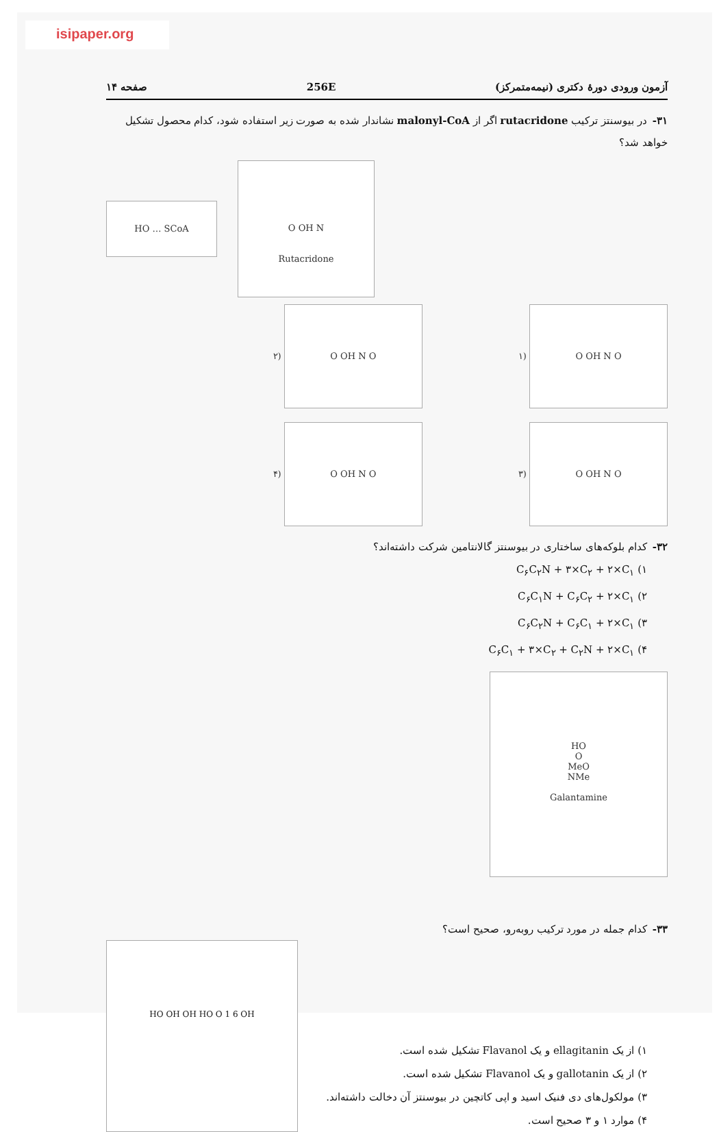isipaper.org
آزمون ورودی دورهٔ دکتری (نیمه‌متمرکز) 256E صفحه ۱۴
۳۱-در بیوسنتز ترکیب rutacridone اگر از malonyl-CoA نشاندار شده به صورت زیر استفاده شود، کدام محصول تشکیل خواهد شد؟
HO … SCoA
O OH N
Rutacridone
۲) O OH N O
۱) O OH N O
۴) O OH N O
۳) O OH N O
۳۲-کدام بلوکه‌های ساختاری در بیوسنتز گالانتامین شرکت داشته‌اند؟
۱) C<sub>۶</sub>C<sub>۲</sub>N + ۳×C<sub>۲</sub> + ۲×C<sub>۱</sub>
۲) C<sub>۶</sub>C<sub>۱</sub>N + C<sub>۶</sub>C<sub>۲</sub> + ۲×C<sub>۱</sub>
۳) C<sub>۶</sub>C<sub>۲</sub>N + C<sub>۶</sub>C<sub>۱</sub> + ۲×C<sub>۱</sub>
۴) C<sub>۶</sub>C<sub>۱</sub> + ۳×C<sub>۲</sub> + C<sub>۲</sub>N + ۲×C<sub>۱</sub>
HO
O
MeO
NMe
Galantamine
۳۳-کدام جمله در مورد ترکیب روبه‌رو، صحیح است؟
۱) از یک ellagitanin و یک Flavanol تشکیل شده است.
۲) از یک gallotanin و یک Flavanol تشکیل شده است.
۳) مولکول‌های دی فنیک اسید و اپی کاتچین در بیوسنتز آن دخالت داشته‌اند.
۴) موارد ۱ و ۳ صحیح است.
HO OH OH HO O 1 6 OH